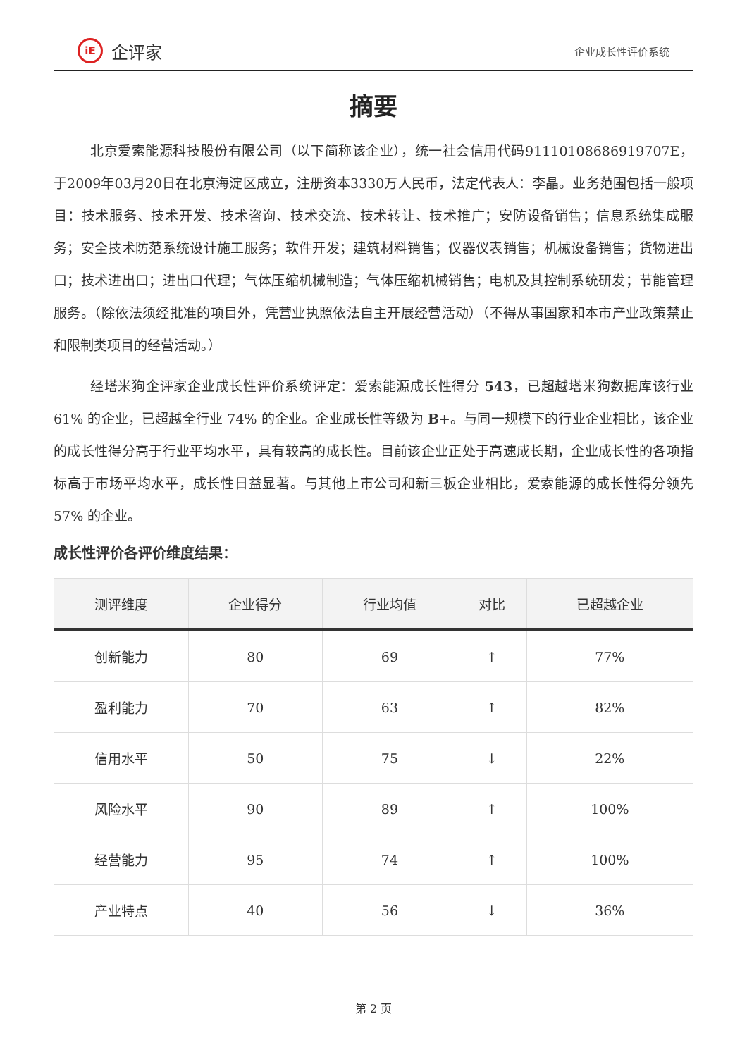iE
企评家
企业成长性评价系统
摘要
北京爱索能源科技股份有限公司（以下简称该企业），统一社会信用代码91110108686919707E，于2009年03月20日在北京海淀区成立，注册资本3330万人民币，法定代表人：李晶。业务范围包括一般项目：技术服务、技术开发、技术咨询、技术交流、技术转让、技术推广；安防设备销售；信息系统集成服务；安全技术防范系统设计施工服务；软件开发；建筑材料销售；仪器仪表销售；机械设备销售；货物进出口；技术进出口；进出口代理；气体压缩机械制造；气体压缩机械销售；电机及其控制系统研发；节能管理服务。（除依法须经批准的项目外，凭营业执照依法自主开展经营活动）（不得从事国家和本市产业政策禁止和限制类项目的经营活动。）
经塔米狗企评家企业成长性评价系统评定：爱索能源成长性得分 543，已超越塔米狗数据库该行业 61% 的企业，已超越全行业 74% 的企业。企业成长性等级为 B+。与同一规模下的行业企业相比，该企业的成长性得分高于行业平均水平，具有较高的成长性。目前该企业正处于高速成长期，企业成长性的各项指标高于市场平均水平，成长性日益显著。与其他上市公司和新三板企业相比，爱索能源的成长性得分领先 57% 的企业。
成长性评价各评价维度结果：
| 测评维度 | 企业得分 | 行业均值 | 对比 | 已超越企业 |
| --- | --- | --- | --- | --- |
| 创新能力 | 80 | 69 | ↑ | 77% |
| 盈利能力 | 70 | 63 | ↑ | 82% |
| 信用水平 | 50 | 75 | ↓ | 22% |
| 风险水平 | 90 | 89 | ↑ | 100% |
| 经营能力 | 95 | 74 | ↑ | 100% |
| 产业特点 | 40 | 56 | ↓ | 36% |
第 2 页